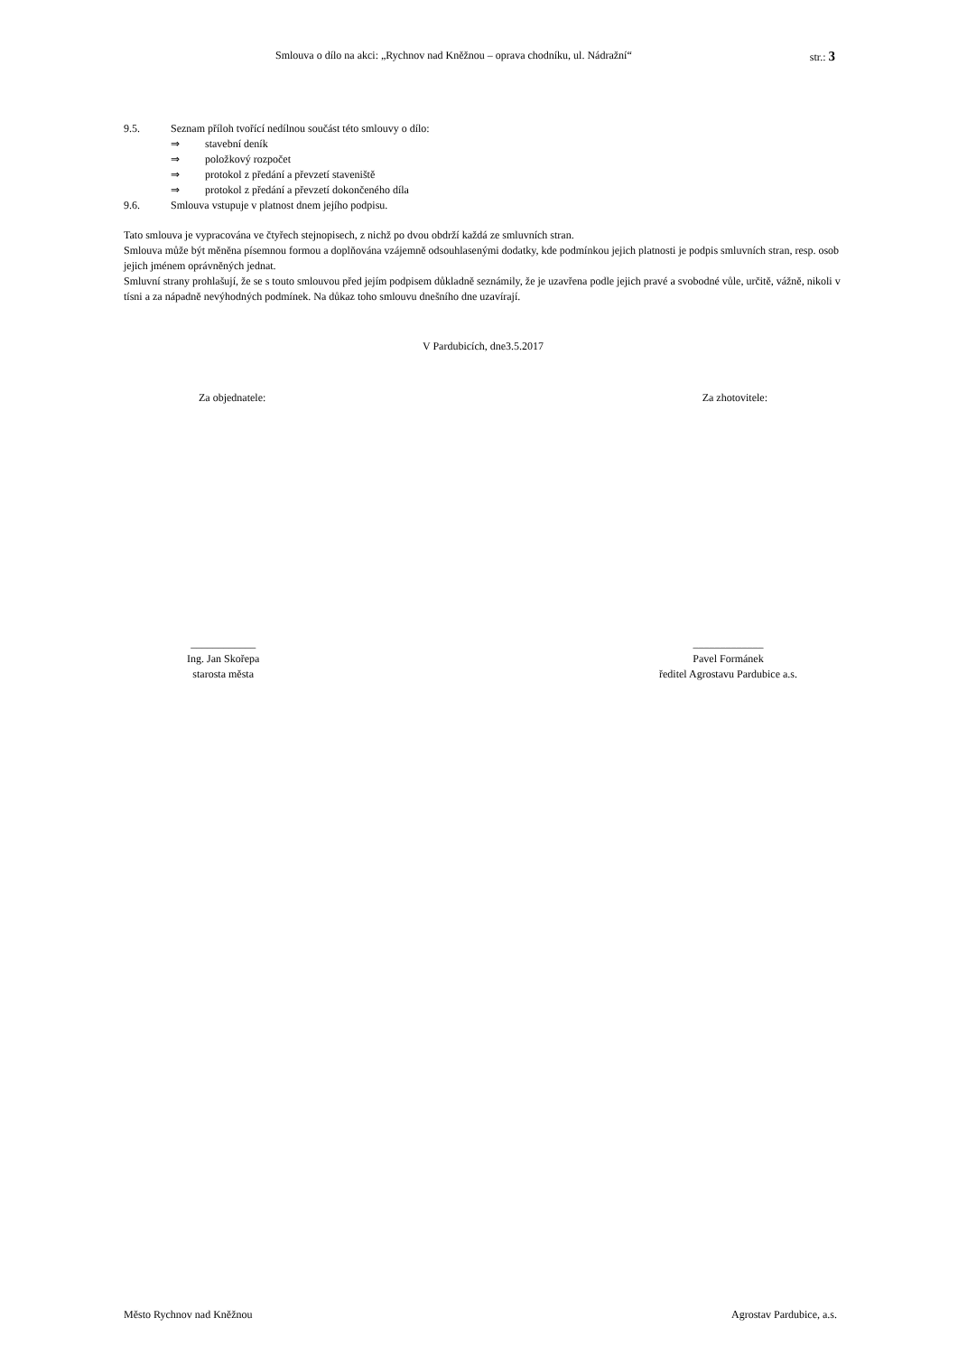Smlouva o dílo na akci: „Rychnov nad Kněžnou – oprava chodníku, ul. Nádražní“str.: 3
9.5. Seznam příloh tvořící nedílnou součást této smlouvy o dílo:
⇒ stavební deník
⇒ položkový rozpočet
⇒ protokol z předání a převzetí staveniště
⇒ protokol z předání a převzetí dokončeného díla
9.6. Smlouva vstupuje v platnost dnem jejího podpisu.
Tato smlouva je vypracována ve čtyřech stejnopisech, z nichž po dvou obdrží každá ze smluvních stran.
Smlouva může být měněna písemnou formou a doplňována vzájemně odsouhlasenými dodatky, kde podmínkou jejich platnosti je podpis smluvních stran, resp. osob jejich jménem oprávněných jednat.
Smluvní strany prohlašují, že se s touto smlouvou před jejím podpisem důkladně seznámily, že je uzavřena podle jejich pravé a svobodné vůle, určitě, vážně, nikoli v tísni a za nápadně nevýhodných podmínek. Na důkaz toho smlouvu dnešního dne uzavírají.
V Pardubicích, dne3.5.2017
Za objednatele: Za zhotovitele:
____________
Ing. Jan Skořepa
starosta města
_____________
Pavel Formánek
ředitel Agrostavu Pardubice a.s.
Město Rychnov nad Kněžnou Agrostav Pardubice, a.s.